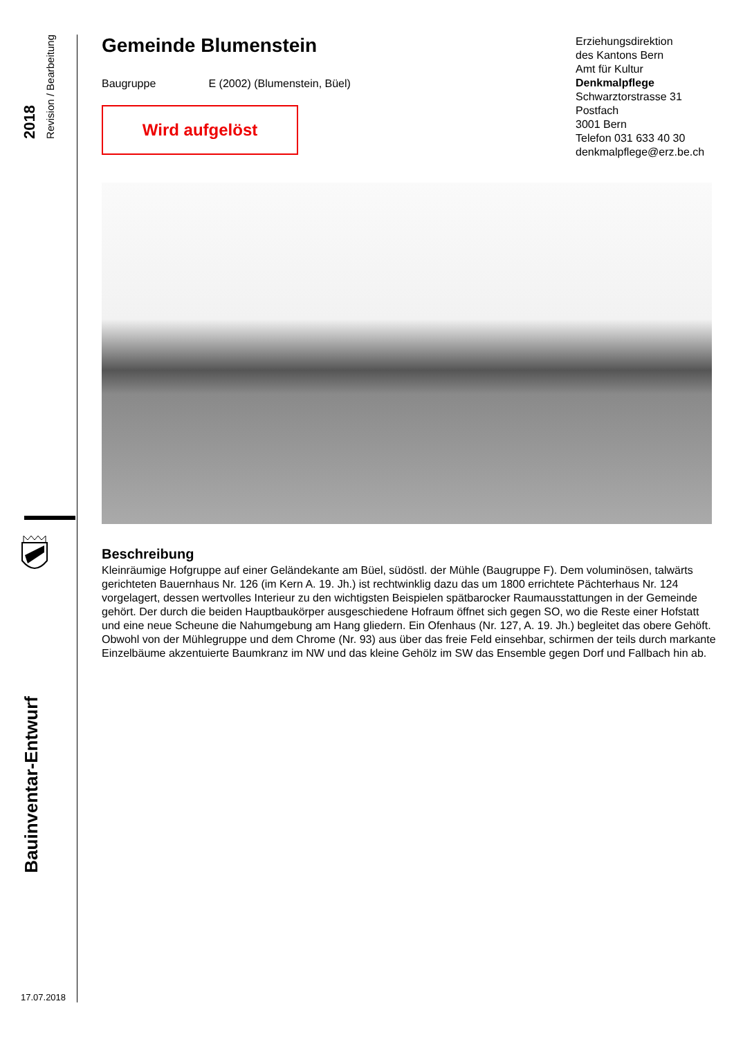2018
Revision / Bearbeitung
Bauinventar-Entwurf
17.07.2018
Gemeinde Blumenstein
Baugruppe E (2002) (Blumenstein, Büel)
Wird aufgelöst
Beschreibung
Kleinräumige Hofgruppe auf einer Geländekante am Büel, südöstl. der Mühle (Baugruppe F). Dem voluminösen, talwärts gerichteten Bauernhaus Nr. 126 (im Kern A. 19. Jh.) ist rechtwinklig dazu das um 1800 errichtete Pächterhaus Nr. 124 vorgelagert, dessen wertvolles Interieur zu den wichtigsten Beispielen spätbarocker Raumausstattungen in der Gemeinde gehört. Der durch die beiden Hauptbaukörper ausgeschiedene Hofraum öffnet sich gegen SO, wo die Reste einer Hofstatt und eine neue Scheune die Nahumgebung am Hang gliedern. Ein Ofenhaus (Nr. 127, A. 19. Jh.) begleitet das obere Gehöft. Obwohl von der Mühlegruppe und dem Chrome (Nr. 93) aus über das freie Feld einsehbar, schirmen der teils durch markante Einzelbäume akzentuierte Baumkranz im NW und das kleine Gehölz im SW das Ensemble gegen Dorf und Fallbach hin ab.
Erziehungsdirektion
des Kantons Bern
Amt für Kultur
Denkmalpflege
Schwarztorstrasse 31
Postfach
3001 Bern
Telefon 031 633 40 30
denkmalpflege@erz.be.ch